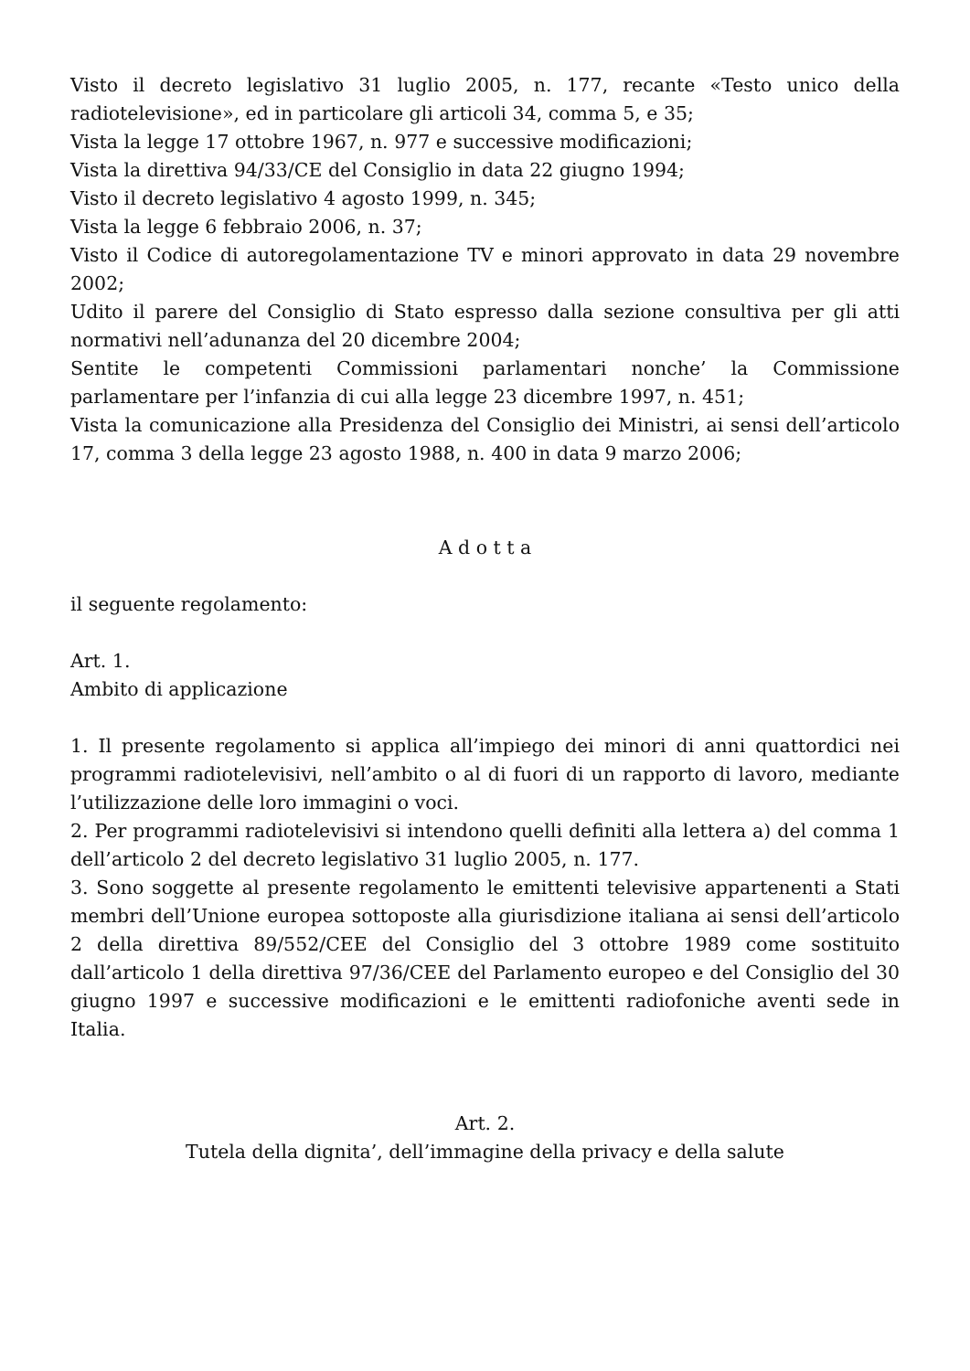Visto il decreto legislativo 31 luglio 2005, n. 177, recante «Testo unico della radiotelevisione», ed in particolare gli articoli 34, comma 5, e 35;
Vista la legge 17 ottobre 1967, n. 977 e successive modificazioni;
Vista la direttiva 94/33/CE del Consiglio in data 22 giugno 1994;
Visto il decreto legislativo 4 agosto 1999, n. 345;
Vista la legge 6 febbraio 2006, n. 37;
Visto il Codice di autoregolamentazione TV e minori approvato in data 29 novembre 2002;
Udito il parere del Consiglio di Stato espresso dalla sezione consultiva per gli atti normativi nell’adunanza del 20 dicembre 2004;
Sentite le competenti Commissioni parlamentari nonche’ la Commissione parlamentare per l’infanzia di cui alla legge 23 dicembre 1997, n. 451;
Vista la comunicazione alla Presidenza del Consiglio dei Ministri, ai sensi dell’articolo 17, comma 3 della legge 23 agosto 1988, n. 400 in data 9 marzo 2006;
A d o t t a
il seguente regolamento:
Art. 1.
Ambito di applicazione
1. Il presente regolamento si applica all’impiego dei minori di anni quattordici nei programmi radiotelevisivi, nell’ambito o al di fuori di un rapporto di lavoro, mediante l’utilizzazione delle loro immagini o voci.
2. Per programmi radiotelevisivi si intendono quelli definiti alla lettera a) del comma 1 dell’articolo 2 del decreto legislativo 31 luglio 2005, n. 177.
3. Sono soggette al presente regolamento le emittenti televisive appartenenti a Stati membri dell’Unione europea sottoposte alla giurisdizione italiana ai sensi dell’articolo 2 della direttiva 89/552/CEE del Consiglio del 3 ottobre 1989 come sostituito dall’articolo 1 della direttiva 97/36/CEE del Parlamento europeo e del Consiglio del 30 giugno 1997 e successive modificazioni e le emittenti radiofoniche aventi sede in Italia.
Art. 2.
Tutela della dignita’, dell’immagine della privacy e della salute